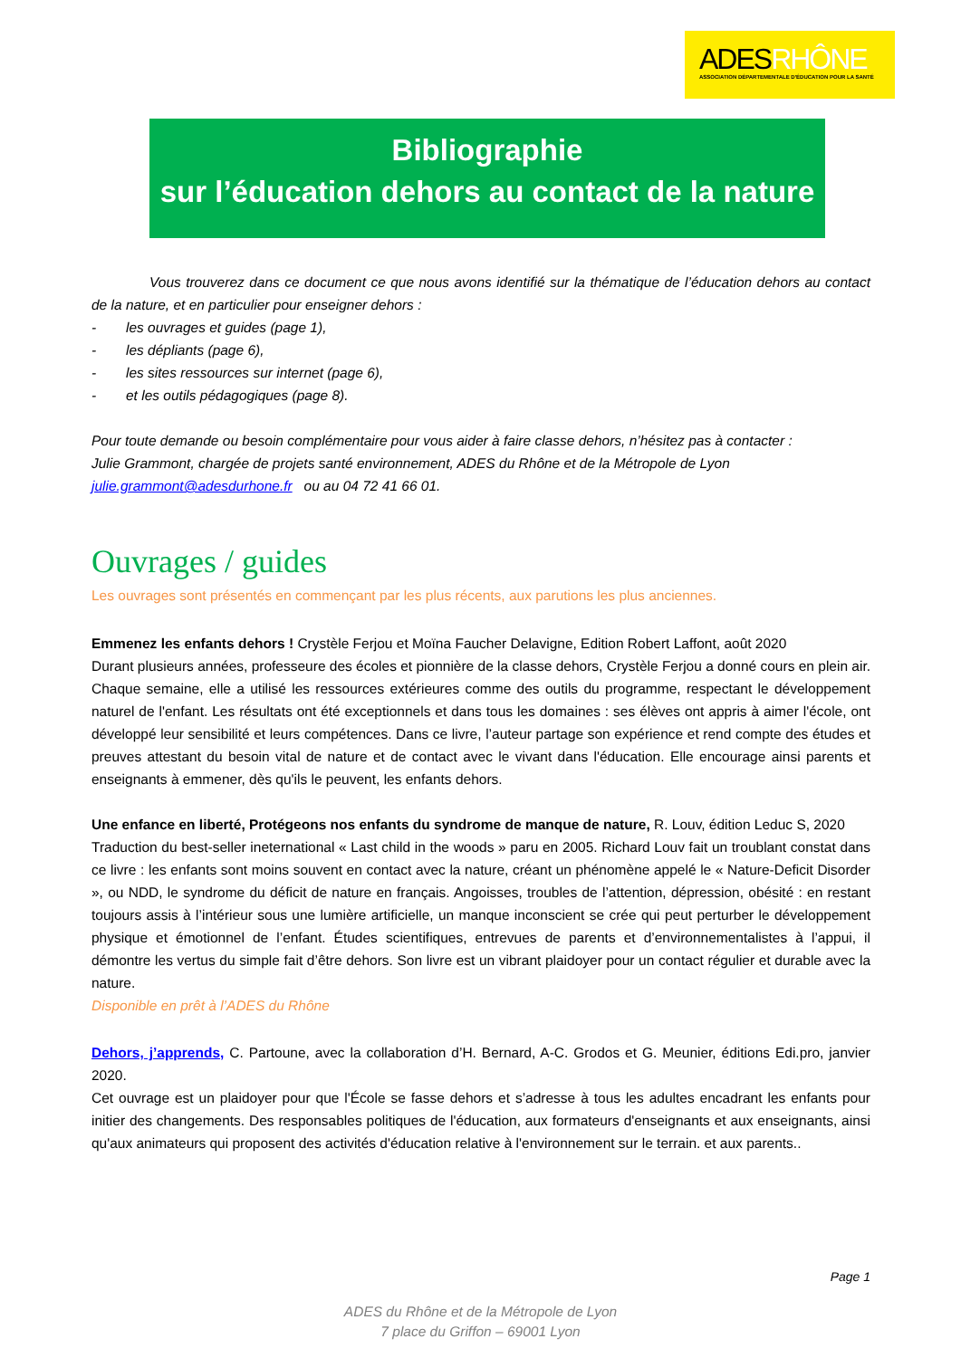ADESRHÔNE
ASSOCIATION DÉPARTEMENTALE D'ÉDUCATION POUR LA SANTÉ
Bibliographie
sur l’éducation dehors au contact de la nature
Vous trouverez dans ce document ce que nous avons identifié sur la thématique de l’éducation dehors au contact de la nature, et en particulier pour enseigner dehors :
- les ouvrages et guides (page 1),
- les dépliants (page 6),
- les sites ressources sur internet (page 6),
- et les outils pédagogiques (page 8).
Pour toute demande ou besoin complémentaire pour vous aider à faire classe dehors, n’hésitez pas à contacter :
Julie Grammont, chargée de projets santé environnement, ADES du Rhône et de la Métropole de Lyon
julie.grammont@adesdurhone.fr ou au 04 72 41 66 01.
Ouvrages / guides
Les ouvrages sont présentés en commençant par les plus récents, aux parutions les plus anciennes.
Emmenez les enfants dehors ! Crystèle Ferjou et Moïna Faucher Delavigne, Edition Robert Laffont, août 2020
Durant plusieurs années, professeure des écoles et pionnière de la classe dehors, Crystèle Ferjou a donné cours en plein air. Chaque semaine, elle a utilisé les ressources extérieures comme des outils du programme, respectant le développement naturel de l'enfant. Les résultats ont été exceptionnels et dans tous les domaines : ses élèves ont appris à aimer l'école, ont développé leur sensibilité et leurs compétences. Dans ce livre, l’auteur partage son expérience et rend compte des études et preuves attestant du besoin vital de nature et de contact avec le vivant dans l'éducation. Elle encourage ainsi parents et enseignants à emmener, dès qu'ils le peuvent, les enfants dehors.
Une enfance en liberté, Protégeons nos enfants du syndrome de manque de nature, R. Louv, édition Leduc S, 2020
Traduction du best-seller ineternational « Last child in the woods » paru en 2005. Richard Louv fait un troublant constat dans ce livre : les enfants sont moins souvent en contact avec la nature, créant un phénomène appelé le « Nature-Deficit Disorder », ou NDD, le syndrome du déficit de nature en français. Angoisses, troubles de l’attention, dépression, obésité : en restant toujours assis à l’intérieur sous une lumière artificielle, un manque inconscient se crée qui peut perturber le développement physique et émotionnel de l’enfant. Études scientifiques, entrevues de parents et d’environnementalistes à l’appui, il démontre les vertus du simple fait d’être dehors. Son livre est un vibrant plaidoyer pour un contact régulier et durable avec la nature.
Disponible en prêt à l’ADES du Rhône
Dehors, j’apprends, C. Partoune, avec la collaboration d’H. Bernard, A-C. Grodos et G. Meunier, éditions Edi.pro, janvier 2020.
Cet ouvrage est un plaidoyer pour que l'École se fasse dehors et s’adresse à tous les adultes encadrant les enfants pour initier des changements. Des responsables politiques de l'éducation, aux formateurs d'enseignants et aux enseignants, ainsi qu'aux animateurs qui proposent des activités d'éducation relative à l'environnement sur le terrain. et aux parents..
Page 1
ADES du Rhône et de la Métropole de Lyon
7 place du Griffon – 69001 Lyon